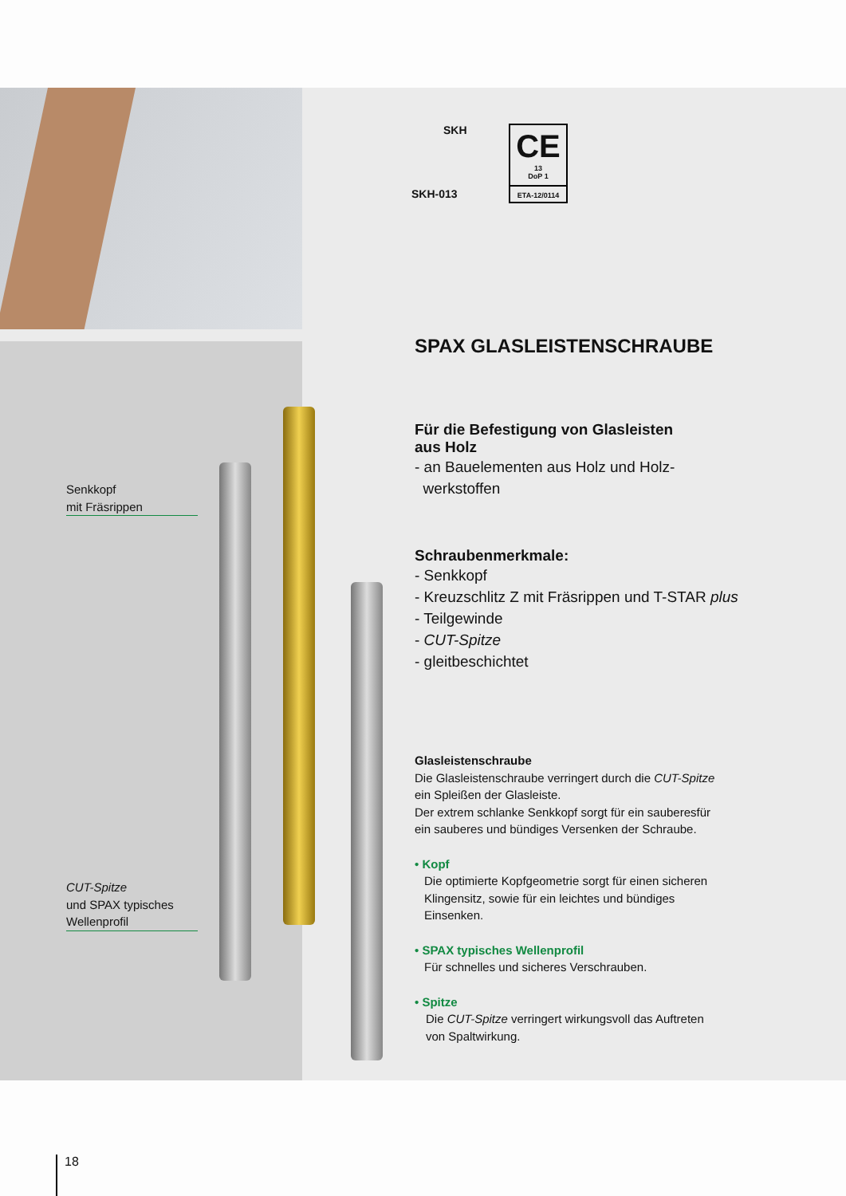Senkkopf
mit Fräsrippen
CUT-Spitze
und SPAX typisches
Wellenprofil
SKH
SKH-013
CE
13
DoP 1
ETA-12/0114
SPAX GLASLEISTENSCHRAUBE
Für die Befestigung von Glasleisten
aus Holz
- an Bauelementen aus Holz und Holz-
werkstoffen
Schraubenmerkmale:
- Senkkopf
- Kreuzschlitz Z mit Fräsrippen und T-STAR plus
- Teilgewinde
- CUT-Spitze
- gleitbeschichtet
Glasleistenschraube
Die Glasleistenschraube verringert durch die CUT-Spitze
ein Spleißen der Glasleiste.
Der extrem schlanke Senkkopf sorgt für ein sauberesfür
ein sauberes und bündiges Versenken der Schraube.
• Kopf
Die optimierte Kopfgeometrie sorgt für einen sicheren
Klingensitz, sowie für ein leichtes und bündiges
Einsenken.
• SPAX typisches Wellenprofil
Für schnelles und sicheres Verschrauben.
• Spitze
Die CUT-Spitze verringert wirkungsvoll das Auftreten
von Spaltwirkung.
18